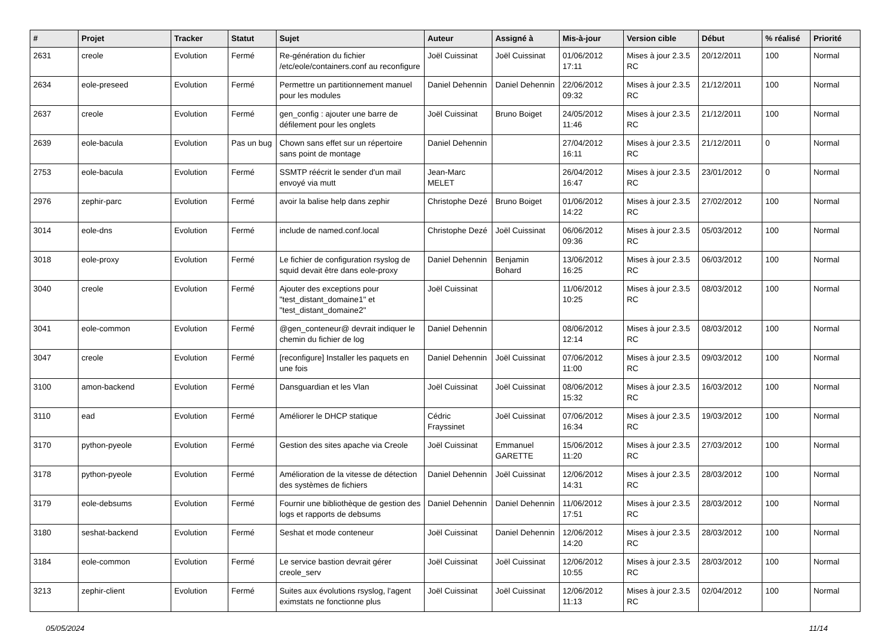| # | Projet | Tracker | Statut | Sujet | Auteur | Assigné à | Mis-à-jour | Version cible | Début | % réalisé | Priorité |
| --- | --- | --- | --- | --- | --- | --- | --- | --- | --- | --- | --- |
| 2631 | creole | Evolution | Fermé | Re-génération du fichier /etc/eole/containers.conf au reconfigure | Joël Cuissinat | Joël Cuissinat | 01/06/2012 17:11 | Mises à jour 2.3.5 RC | 20/12/2011 | 100 | Normal |
| 2634 | eole-preseed | Evolution | Fermé | Permettre un partitionnement manuel pour les modules | Daniel Dehennin | Daniel Dehennin | 22/06/2012 09:32 | Mises à jour 2.3.5 RC | 21/12/2011 | 100 | Normal |
| 2637 | creole | Evolution | Fermé | gen_config : ajouter une barre de défilement pour les onglets | Joël Cuissinat | Bruno Boiget | 24/05/2012 11:46 | Mises à jour 2.3.5 RC | 21/12/2011 | 100 | Normal |
| 2639 | eole-bacula | Evolution | Pas un bug | Chown sans effet sur un répertoire sans point de montage | Daniel Dehennin | | 27/04/2012 16:11 | Mises à jour 2.3.5 RC | 21/12/2011 | 0 | Normal |
| 2753 | eole-bacula | Evolution | Fermé | SSMTP réécrit le sender d'un mail envoyé via mutt | Jean-Marc MELET | | 26/04/2012 16:47 | Mises à jour 2.3.5 RC | 23/01/2012 | 0 | Normal |
| 2976 | zephir-parc | Evolution | Fermé | avoir la balise help dans zephir | Christophe Dezé | Bruno Boiget | 01/06/2012 14:22 | Mises à jour 2.3.5 RC | 27/02/2012 | 100 | Normal |
| 3014 | eole-dns | Evolution | Fermé | include de named.conf.local | Christophe Dezé | Joël Cuissinat | 06/06/2012 09:36 | Mises à jour 2.3.5 RC | 05/03/2012 | 100 | Normal |
| 3018 | eole-proxy | Evolution | Fermé | Le fichier de configuration rsyslog de squid devait être dans eole-proxy | Daniel Dehennin | Benjamin Bohard | 13/06/2012 16:25 | Mises à jour 2.3.5 RC | 06/03/2012 | 100 | Normal |
| 3040 | creole | Evolution | Fermé | Ajouter des exceptions pour "test_distant_domaine1" et "test_distant_domaine2" | Joël Cuissinat | | 11/06/2012 10:25 | Mises à jour 2.3.5 RC | 08/03/2012 | 100 | Normal |
| 3041 | eole-common | Evolution | Fermé | @gen_conteneur@ devrait indiquer le chemin du fichier de log | Daniel Dehennin | | 08/06/2012 12:14 | Mises à jour 2.3.5 RC | 08/03/2012 | 100 | Normal |
| 3047 | creole | Evolution | Fermé | [reconfigure] Installer les paquets en une fois | Daniel Dehennin | Joël Cuissinat | 07/06/2012 11:00 | Mises à jour 2.3.5 RC | 09/03/2012 | 100 | Normal |
| 3100 | amon-backend | Evolution | Fermé | Dansguardian et les Vlan | Joël Cuissinat | Joël Cuissinat | 08/06/2012 15:32 | Mises à jour 2.3.5 RC | 16/03/2012 | 100 | Normal |
| 3110 | ead | Evolution | Fermé | Améliorer le DHCP statique | Cédric Frayssinet | Joël Cuissinat | 07/06/2012 16:34 | Mises à jour 2.3.5 RC | 19/03/2012 | 100 | Normal |
| 3170 | python-pyeole | Evolution | Fermé | Gestion des sites apache via Creole | Joël Cuissinat | Emmanuel GARETTE | 15/06/2012 11:20 | Mises à jour 2.3.5 RC | 27/03/2012 | 100 | Normal |
| 3178 | python-pyeole | Evolution | Fermé | Amélioration de la vitesse de détection des systèmes de fichiers | Daniel Dehennin | Joël Cuissinat | 12/06/2012 14:31 | Mises à jour 2.3.5 RC | 28/03/2012 | 100 | Normal |
| 3179 | eole-debsums | Evolution | Fermé | Fournir une bibliothèque de gestion des logs et rapports de debsums | Daniel Dehennin | Daniel Dehennin | 11/06/2012 17:51 | Mises à jour 2.3.5 RC | 28/03/2012 | 100 | Normal |
| 3180 | seshat-backend | Evolution | Fermé | Seshat et mode conteneur | Joël Cuissinat | Daniel Dehennin | 12/06/2012 14:20 | Mises à jour 2.3.5 RC | 28/03/2012 | 100 | Normal |
| 3184 | eole-common | Evolution | Fermé | Le service bastion devrait gérer creole_serv | Joël Cuissinat | Joël Cuissinat | 12/06/2012 10:55 | Mises à jour 2.3.5 RC | 28/03/2012 | 100 | Normal |
| 3213 | zephir-client | Evolution | Fermé | Suites aux évolutions rsyslog, l'agent eximstats ne fonctionne plus | Joël Cuissinat | Joël Cuissinat | 12/06/2012 11:13 | Mises à jour 2.3.5 RC | 02/04/2012 | 100 | Normal |
05/05/2024 11/14